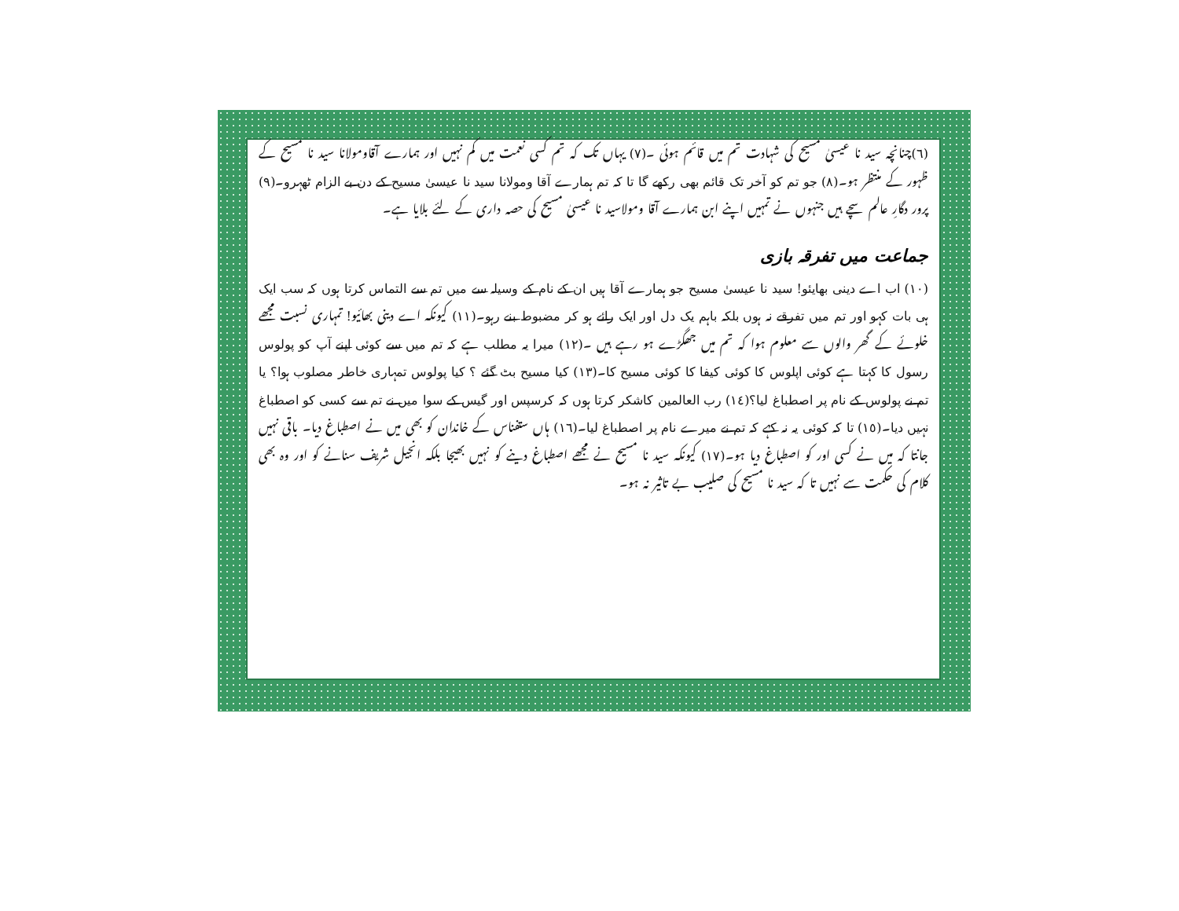(٦)چنانچہ سید نا عیسیٰ مسیح کی شہادت تم میں قائم ہوئی ۔(٧) یہاں تک کہ تم کسی نعمت میں کم نہیں اور ہمارے آقاومولانا سید نا مسیح کے ظہور کے منتظر ہو۔(٨) جو تم کو آخر تک قائم بھی رکھے گا تا کہ تم ہمارے آقا ومولانا سید نا عیسیٰ مسیح کے دن بے الزام ٹھہرو۔(٩) پرور دگارِ عالم سچے ہیں جنہوں نے تمہیں اپنے ابن ہمارے آقا ومولاسید نا عیسیٰ مسیح کی حصہ داری کے لئے بلایا ہے۔
جماعت میں تفرقہ بازی
(١٠) اب اے دینی بھایئو! سید نا عیسیٰ مسیح جو ہمارے آقا ہیں ان کے نام کے وسیلہ سے میں تم سے التماس کرتا ہوں کہ سب ایک ہی بات کہو اور تم میں تفرقے نہ ہوں بلکہ باہم یک دل اور ایک رائے ہو کر مضبوط بنے رہو۔(١١) کیونکہ اے دینی بھائیو! تمہاری نسبت مجھے خلوئے کے گھر والوں سے معلوم ہوا کہ تم میں جھگڑے ہو رہے ہیں ۔(١٢) میرا یہ مطلب ہے کہ تم میں سے کوئی اپنے آپ کو پولوس رسول کا کہتا ہے کوئی اپلوس کا کوئی کیفا کا کوئی مسیح کا۔(١٣) کیا مسیح بٹ گئے ؟ کیا پولوس تمہاری خاطر مصلوب ہوا؟ یا تم نے پولوس کے نام پر اصطباغ لیا؟(١٤) رب العالمین کاشکر کرتا ہوں کہ کرسپس اور گیس کے سوا میں نے تم سے کسی کو اصطباغ نہیں دیا۔(١٥) تا کہ کوئی یہ نہ کہے کہ تم نے میرے نام پر اصطباغ لیا۔(١٦) ہاں ستفناس کے خاندان کو بھی میں نے اصطباغ دیا۔ باقی نہیں جانتا کہ میں نے کسی اور کو اصطباغ دیا ہو۔(١٧) کیونکہ سید نا مسیح نے مجھے اصطباغ دینے کو نہیں بھیجا بلکہ انجیل شریف سنانے کو اور وہ بھی کلام کی حکمت سے نہیں تا کہ سید نا مسیح کی صلیب بے تاثیر نہ ہو۔